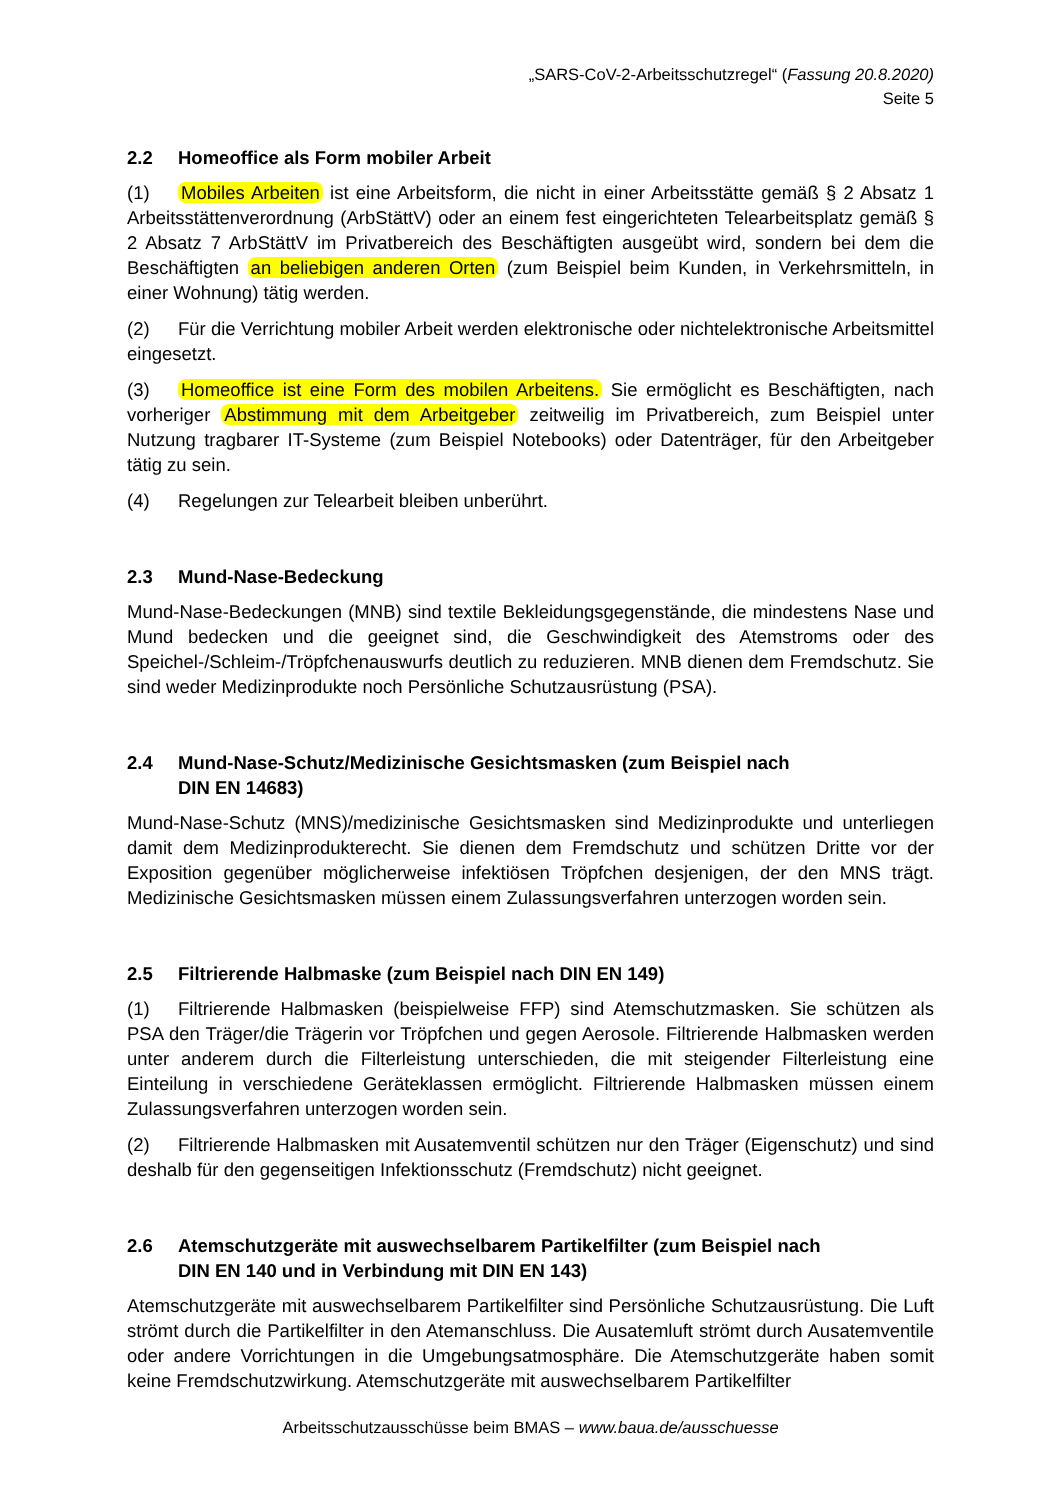„SARS-CoV-2-Arbeitsschutzregel“ (Fassung 20.8.2020)
Seite 5
2.2 Homeoffice als Form mobiler Arbeit
(1) Mobiles Arbeiten ist eine Arbeitsform, die nicht in einer Arbeitsstätte gemäß § 2 Absatz 1 Arbeitsstättenverordnung (ArbStättV) oder an einem fest eingerichteten Telearbeitsplatz gemäß § 2 Absatz 7 ArbStättV im Privatbereich des Beschäftigten ausgeübt wird, sondern bei dem die Beschäftigten an beliebigen anderen Orten (zum Beispiel beim Kunden, in Verkehrsmitteln, in einer Wohnung) tätig werden.
(2) Für die Verrichtung mobiler Arbeit werden elektronische oder nichtelektronische Arbeitsmittel eingesetzt.
(3) Homeoffice ist eine Form des mobilen Arbeitens. Sie ermöglicht es Beschäftigten, nach vorheriger Abstimmung mit dem Arbeitgeber zeitweilig im Privatbereich, zum Beispiel unter Nutzung tragbarer IT-Systeme (zum Beispiel Notebooks) oder Datenträger, für den Arbeitgeber tätig zu sein.
(4) Regelungen zur Telearbeit bleiben unberührt.
2.3 Mund-Nase-Bedeckung
Mund-Nase-Bedeckungen (MNB) sind textile Bekleidungsgegenstände, die mindestens Nase und Mund bedecken und die geeignet sind, die Geschwindigkeit des Atemstroms oder des Speichel-/Schleim-/Tröpfchenauswurfs deutlich zu reduzieren. MNB dienen dem Fremdschutz. Sie sind weder Medizinprodukte noch Persönliche Schutzausrüstung (PSA).
2.4 Mund-Nase-Schutz/Medizinische Gesichtsmasken (zum Beispiel nach
DIN EN 14683)
Mund-Nase-Schutz (MNS)/medizinische Gesichtsmasken sind Medizinprodukte und unterliegen damit dem Medizinprodukterecht. Sie dienen dem Fremdschutz und schützen Dritte vor der Exposition gegenüber möglicherweise infektiösen Tröpfchen desjenigen, der den MNS trägt. Medizinische Gesichtsmasken müssen einem Zulassungsverfahren unterzogen worden sein.
2.5 Filtrierende Halbmaske (zum Beispiel nach DIN EN 149)
(1) Filtrierende Halbmasken (beispielweise FFP) sind Atemschutzmasken. Sie schützen als PSA den Träger/die Trägerin vor Tröpfchen und gegen Aerosole. Filtrierende Halbmasken werden unter anderem durch die Filterleistung unterschieden, die mit steigender Filterleistung eine Einteilung in verschiedene Geräteklassen ermöglicht. Filtrierende Halbmasken müssen einem Zulassungsverfahren unterzogen worden sein.
(2) Filtrierende Halbmasken mit Ausatemventil schützen nur den Träger (Eigenschutz) und sind deshalb für den gegenseitigen Infektionsschutz (Fremdschutz) nicht geeignet.
2.6 Atemschutzgeräte mit auswechselbarem Partikelfilter (zum Beispiel nach
DIN EN 140 und in Verbindung mit DIN EN 143)
Atemschutzgeräte mit auswechselbarem Partikelfilter sind Persönliche Schutzausrüstung. Die Luft strömt durch die Partikelfilter in den Atemanschluss. Die Ausatemluft strömt durch Ausatemventile oder andere Vorrichtungen in die Umgebungsatmosphäre. Die Atemschutzgeräte haben somit keine Fremdschutzwirkung. Atemschutzgeräte mit auswechselbarem Partikelfilter
Arbeitsschutzausschüsse beim BMAS – www.baua.de/ausschuesse